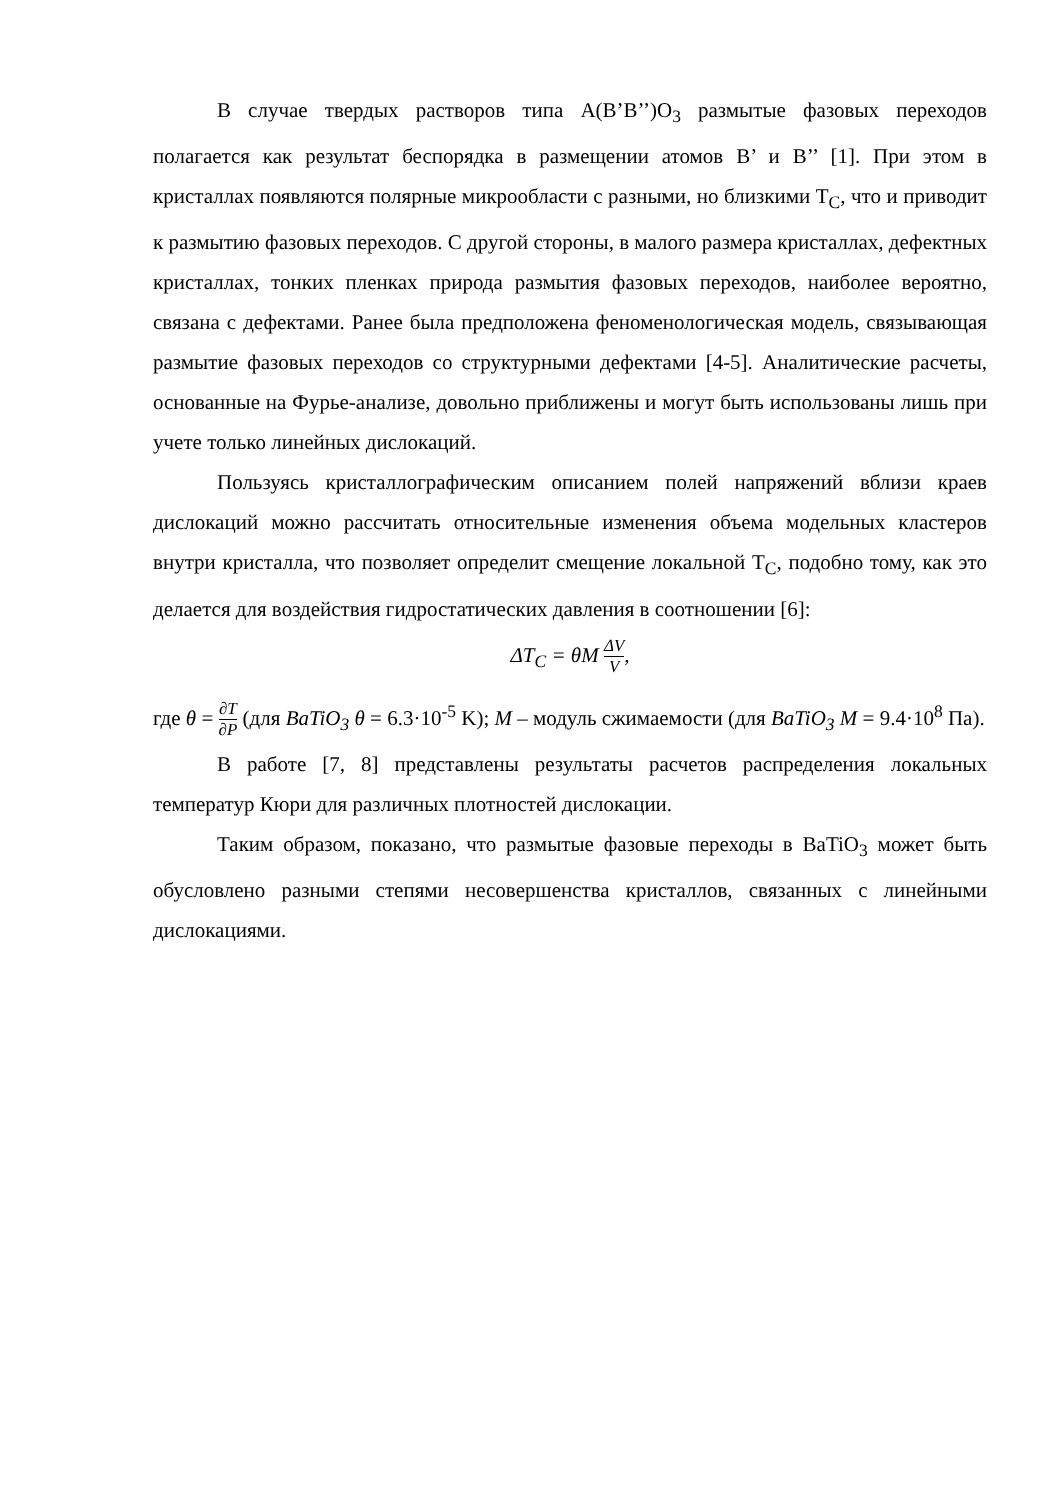В случае твердых растворов типа A(B’B’’)O<sub>3</sub> размытые фазовых переходов полагается как результат беспорядка в размещении атомов B’ и B’’ [1]. При этом в кристаллах появляются полярные микрообласти с разными, но близкими T<sub>C</sub>, что и приводит к размытию фазовых переходов. С другой стороны, в малого размера кристаллах, дефектных кристаллах, тонких пленках природа размытия фазовых переходов, наиболее вероятно, связана с дефектами. Ранее была предположена феноменологическая модель, связывающая размытие фазовых переходов со структурными дефектами [4-5]. Аналитические расчеты, основанные на Фурье-анализе, довольно приближены и могут быть использованы лишь при учете только линейных дислокаций.
Пользуясь кристаллографическим описанием полей напряжений вблизи краев дислокаций можно рассчитать относительные изменения объема модельных кластеров внутри кристалла, что позволяет определит смещение локальной T<sub>C</sub>, подобно тому, как это делается для воздействия гидростатических давления в соотношении [6]:
ΔT<sub>C</sub> = θM ΔV V,
где θ = ∂T ∂P (для BaTiO<sub>3</sub> θ = 6.3·10<sup>-5</sup> K); M – модуль сжимаемости (для BaTiO<sub>3</sub> M = 9.4·10<sup>8</sup> Па).
В работе [7, 8] представлены результаты расчетов распределения локальных температур Кюри для различных плотностей дислокации.
Таким образом, показано, что размытые фазовые переходы в BaTiO<sub>3</sub> может быть обусловлено разными степями несовершенства кристаллов, связанных с линейными дислокациями.